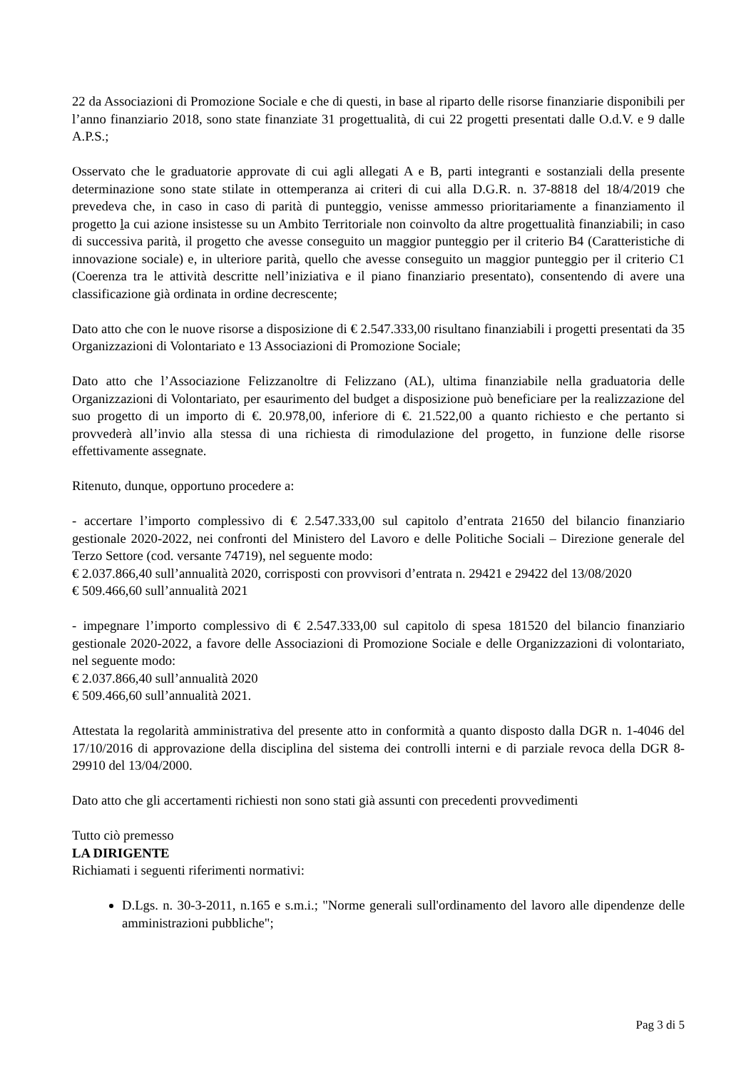22 da Associazioni di Promozione Sociale e che di questi, in base al riparto delle risorse finanziarie disponibili per l’anno finanziario 2018, sono state finanziate 31 progettualità, di cui 22 progetti presentati dalle O.d.V. e 9 dalle A.P.S.;
Osservato che le graduatorie approvate di cui agli allegati A e B, parti integranti e sostanziali della presente determinazione sono state stilate in ottemperanza ai criteri di cui alla D.G.R. n. 37-8818 del 18/4/2019 che prevedeva che, in caso in caso di parità di punteggio, venisse ammesso prioritariamente a finanziamento il progetto la cui azione insistesse su un Ambito Territoriale non coinvolto da altre progettualità finanziabili; in caso di successiva parità, il progetto che avesse conseguito un maggior punteggio per il criterio B4 (Caratteristiche di innovazione sociale) e, in ulteriore parità, quello che avesse conseguito un maggior punteggio per il criterio C1 (Coerenza tra le attività descritte nell’iniziativa e il piano finanziario presentato), consentendo di avere una classificazione già ordinata in ordine decrescente;
Dato atto che con le nuove risorse a disposizione di € 2.547.333,00 risultano finanziabili i progetti presentati da 35 Organizzazioni di Volontariato e 13 Associazioni di Promozione Sociale;
Dato atto che l’Associazione Felizzanoltre di Felizzano (AL), ultima finanziabile nella graduatoria delle Organizzazioni di Volontariato, per esaurimento del budget a disposizione può beneficiare per la realizzazione del suo progetto di un importo di €. 20.978,00, inferiore di €. 21.522,00 a quanto richiesto e che pertanto si provvederà all’invio alla stessa di una richiesta di rimodulazione del progetto, in funzione delle risorse effettivamente assegnate.
Ritenuto, dunque, opportuno procedere a:
- accertare l’importo complessivo di € 2.547.333,00 sul capitolo d’entrata 21650 del bilancio finanziario gestionale 2020-2022, nei confronti del Ministero del Lavoro e delle Politiche Sociali – Direzione generale del Terzo Settore (cod. versante 74719), nel seguente modo:
€ 2.037.866,40 sull’annualità 2020, corrisposti con provvisori d’entrata n. 29421 e 29422 del 13/08/2020
€ 509.466,60 sull’annualità 2021
- impegnare l’importo complessivo di € 2.547.333,00 sul capitolo di spesa 181520 del bilancio finanziario gestionale 2020-2022, a favore delle Associazioni di Promozione Sociale e delle Organizzazioni di volontariato, nel seguente modo:
€ 2.037.866,40 sull’annualità 2020
€ 509.466,60 sull’annualità 2021.
Attestata la regolarità amministrativa del presente atto in conformità a quanto disposto dalla DGR n. 1-4046 del 17/10/2016 di approvazione della disciplina del sistema dei controlli interni e di parziale revoca della DGR 8-29910 del 13/04/2000.
Dato atto che gli accertamenti richiesti non sono stati già assunti con precedenti provvedimenti
Tutto ciò premesso
LA DIRIGENTE
Richiamati i seguenti riferimenti normativi:
D.Lgs. n. 30-3-2011, n.165 e s.m.i.; "Norme generali sull'ordinamento del lavoro alle dipendenze delle amministrazioni pubbliche";
Pag 3 di 5